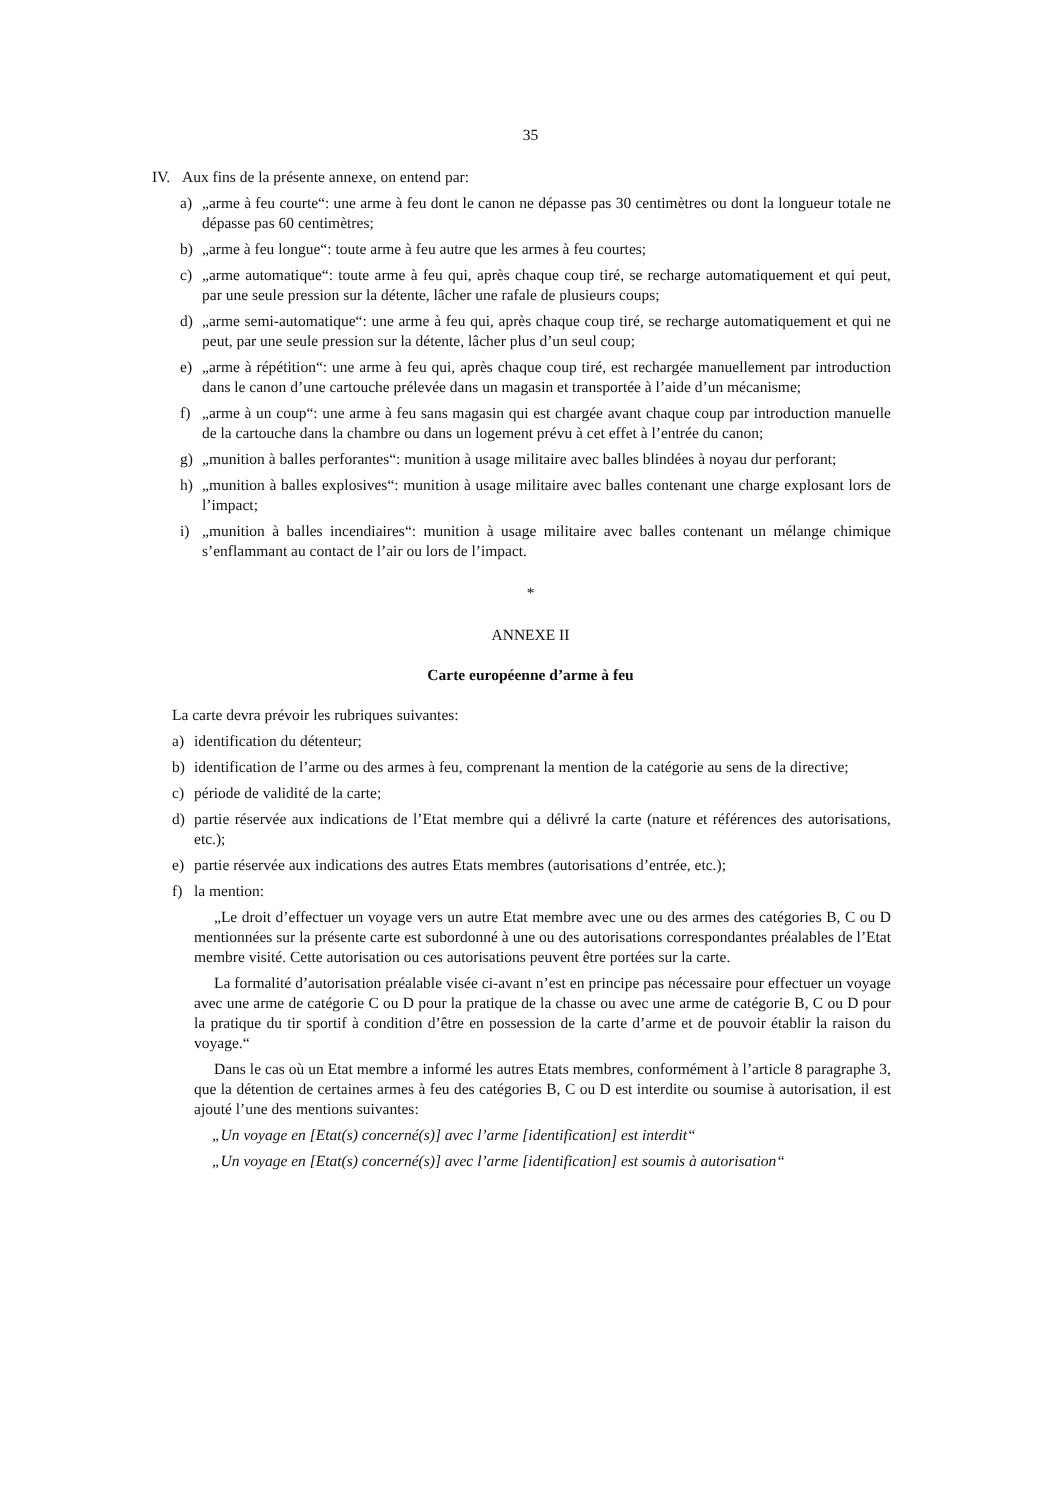35
IV. Aux fins de la présente annexe, on entend par:
a) „arme à feu courte“: une arme à feu dont le canon ne dépasse pas 30 centimètres ou dont la longueur totale ne dépasse pas 60 centimètres;
b) „arme à feu longue“: toute arme à feu autre que les armes à feu courtes;
c) „arme automatique“: toute arme à feu qui, après chaque coup tiré, se recharge automatiquement et qui peut, par une seule pression sur la détente, lâcher une rafale de plusieurs coups;
d) „arme semi-automatique“: une arme à feu qui, après chaque coup tiré, se recharge automatiquement et qui ne peut, par une seule pression sur la détente, lâcher plus d’un seul coup;
e) „arme à répétition“: une arme à feu qui, après chaque coup tiré, est rechargée manuellement par introduction dans le canon d’une cartouche prélevée dans un magasin et transportée à l’aide d’un mécanisme;
f) „arme à un coup“: une arme à feu sans magasin qui est chargée avant chaque coup par introduction manuelle de la cartouche dans la chambre ou dans un logement prévu à cet effet à l’entrée du canon;
g) „munition à balles perforantes“: munition à usage militaire avec balles blindées à noyau dur perforant;
h) „munition à balles explosives“: munition à usage militaire avec balles contenant une charge explosant lors de l’impact;
i) „munition à balles incendiaires“: munition à usage militaire avec balles contenant un mélange chimique s’enflammant au contact de l’air ou lors de l’impact.
*
ANNEXE II
Carte européenne d’arme à feu
La carte devra prévoir les rubriques suivantes:
a) identification du détenteur;
b) identification de l’arme ou des armes à feu, comprenant la mention de la catégorie au sens de la directive;
c) période de validité de la carte;
d) partie réservée aux indications de l’Etat membre qui a délivré la carte (nature et références des autorisations, etc.);
e) partie réservée aux indications des autres Etats membres (autorisations d’entrée, etc.);
f) la mention:
„Le droit d’effectuer un voyage vers un autre Etat membre avec une ou des armes des catégories B, C ou D mentionnées sur la présente carte est subordonné à une ou des autorisations correspondantes préalables de l’Etat membre visité. Cette autorisation ou ces autorisations peuvent être portées sur la carte.
La formalité d’autorisation préalable visée ci-avant n’est en principe pas nécessaire pour effectuer un voyage avec une arme de catégorie C ou D pour la pratique de la chasse ou avec une arme de catégorie B, C ou D pour la pratique du tir sportif à condition d’être en possession de la carte d’arme et de pouvoir établir la raison du voyage.“
Dans le cas où un Etat membre a informé les autres Etats membres, conformément à l’article 8 paragraphe 3, que la détention de certaines armes à feu des catégories B, C ou D est interdite ou soumise à autorisation, il est ajouté l’une des mentions suivantes:
„Un voyage en [Etat(s) concerné(s)] avec l’arme [identification] est interdit“
„Un voyage en [Etat(s) concerné(s)] avec l’arme [identification] est soumis à autorisation“